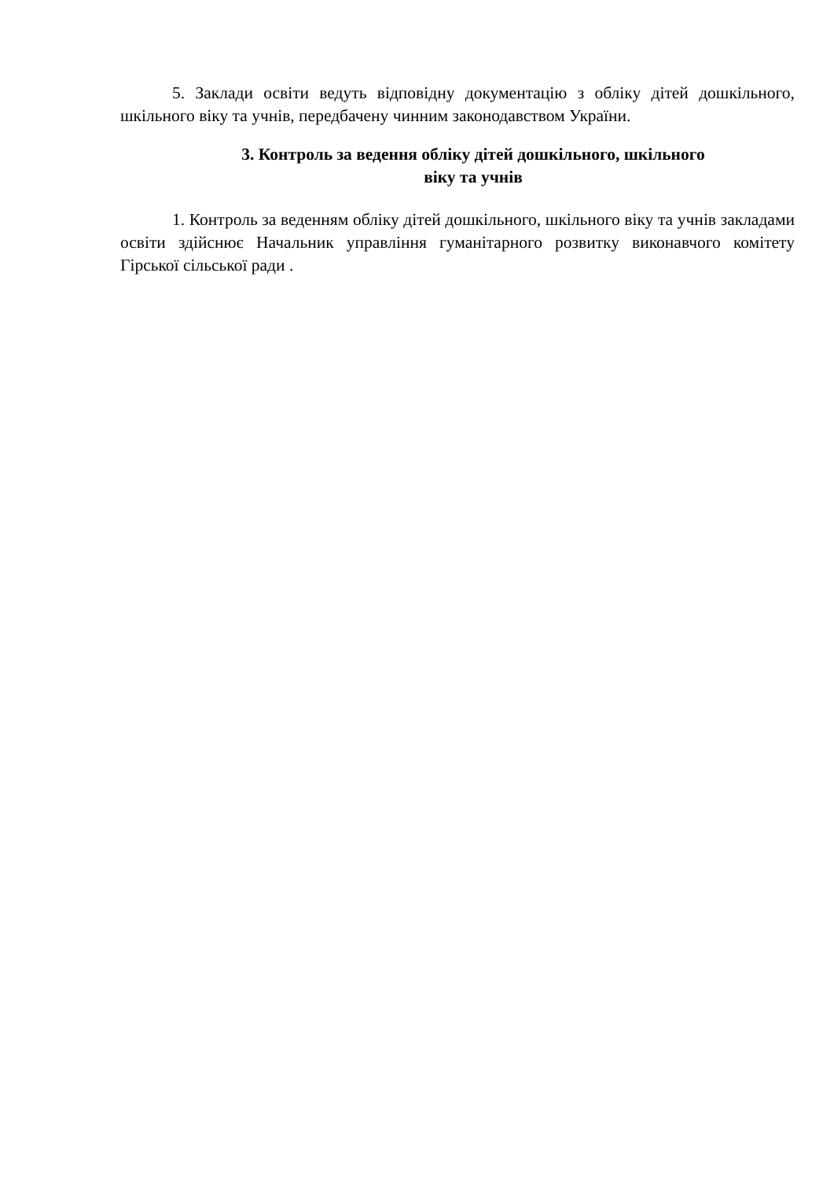5. Заклади освіти ведуть відповідну документацію з обліку дітей дошкільного, шкільного віку та учнів, передбачену чинним законодавством України.
3. Контроль за ведення обліку дітей дошкільного, шкільного
віку та учнів
1. Контроль за веденням обліку дітей дошкільного, шкільного віку та учнів закладами освіти здійснює Начальник управління гуманітарного розвитку виконавчого комітету Гірської сільської ради .